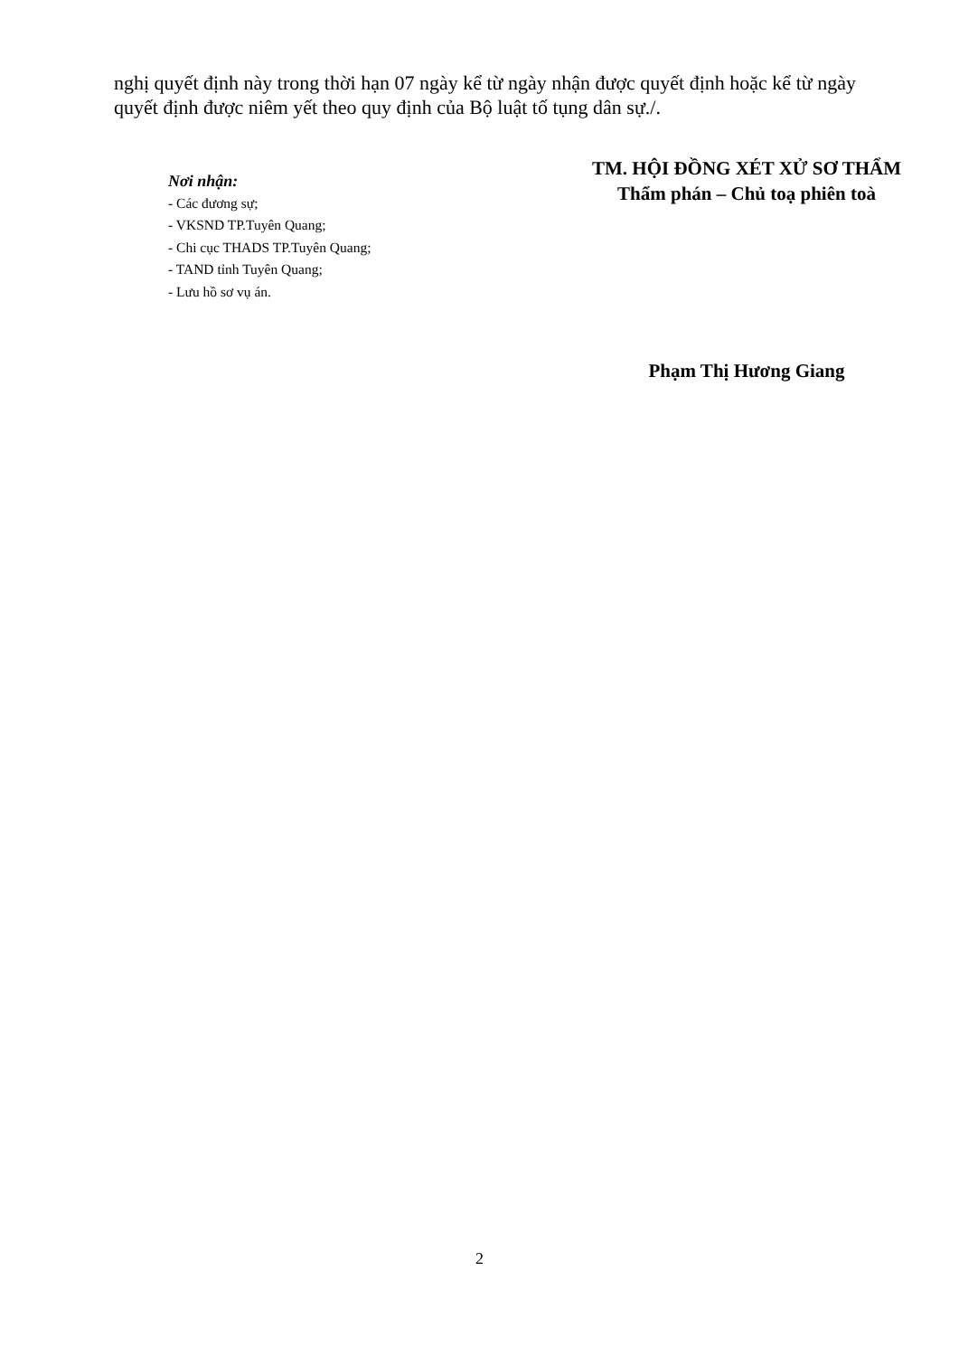nghị quyết định này trong thời hạn 07 ngày kể từ ngày nhận được quyết định hoặc kể từ ngày quyết định được niêm yết theo quy định của Bộ luật tố tụng dân sự./.
Nơi nhận:
- Các đương sự;
- VKSND TP.Tuyên Quang;
- Chi cục THADS TP.Tuyên Quang;
- TAND tỉnh Tuyên Quang;
- Lưu hồ sơ vụ án.
TM. HỘI ĐỒNG XÉT XỬ SƠ THẨM
Thẩm phán – Chủ toạ phiên toà
Phạm Thị Hương Giang
2